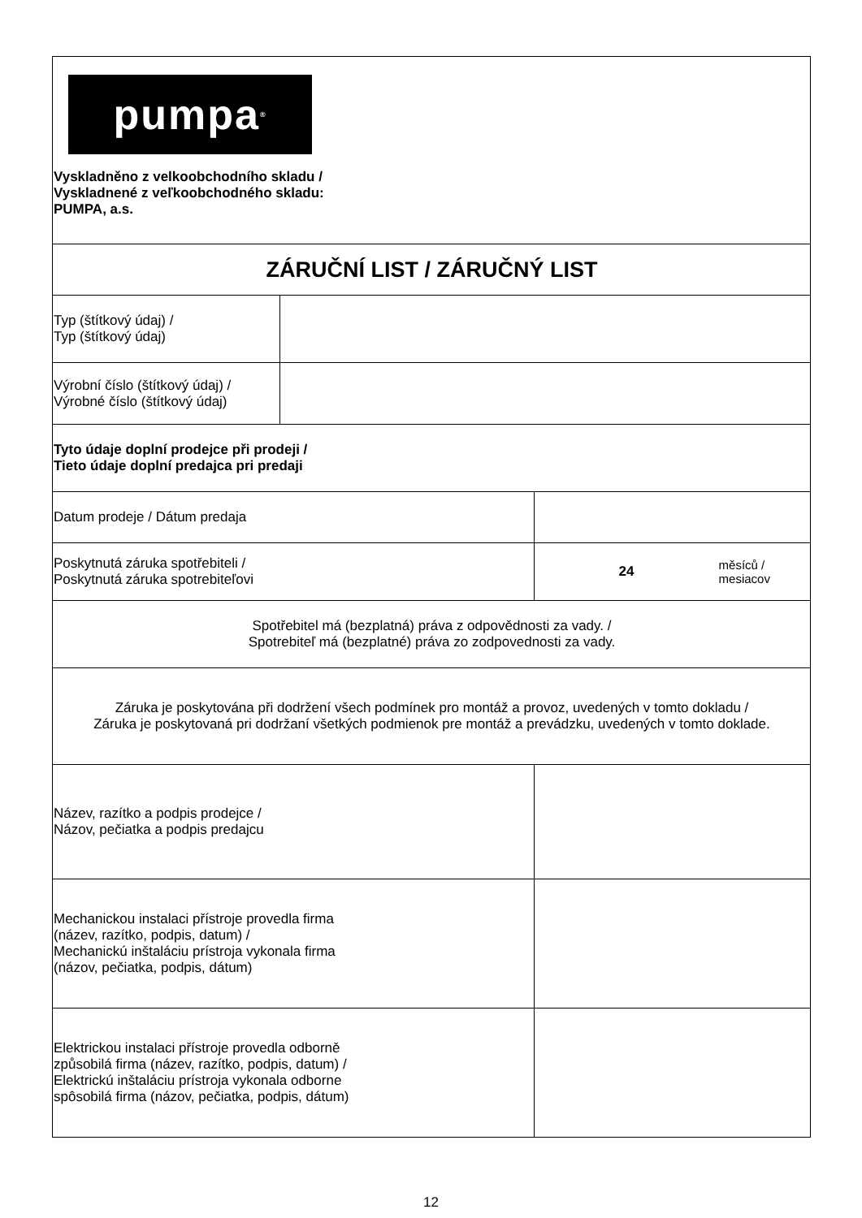| pumpa<sup>®</sup> Vyskladněno z velkoobchodního skladu / Vyskladnené z veľkoobchodného skladu: PUMPA, a.s. | | | |
| ZÁRUČNÍ LIST / ZÁRUČNÝ LIST | | | |
| Typ (štítkový údaj) / Typ (štítkový údaj) | | | |
| Výrobní číslo (štítkový údaj) / Výrobné číslo (štítkový údaj) | | | |
| Tyto údaje doplní prodejce při prodeji / Tieto údaje doplní predajca pri predaji | | | |
| Datum prodeje / Dátum predaja | | | |
| Poskytnutá záruka spotřebiteli / Poskytnutá záruka spotrebiteľovi | | 24 | měsíců / mesiacov |
| Spotřebitel má (bezplatná) práva z odpovědnosti za vady. / Spotrebiteľ má (bezplatné) práva zo zodpovednosti za vady. | | | |
| Záruka je poskytována při dodržení všech podmínek pro montáž a provoz, uvedených v tomto dokladu / Záruka je poskytovaná pri dodržaní všetkých podmienok pre montáž a prevádzku, uvedených v tomto doklade. | | | |
| Název, razítko a podpis prodejce / Názov, pečiatka a podpis predajcu | | | |
| Mechanickou instalaci přístroje provedla firma (název, razítko, podpis, datum) / Mechanickú inštaláciu prístroja vykonala firma (názov, pečiatka, podpis, dátum) | | | |
| Elektrickou instalaci přístroje provedla odborně způsobilá firma (název, razítko, podpis, datum) / Elektrickú inštaláciu prístroja vykonala odborne spôsobilá firma (názov, pečiatka, podpis, dátum) | | | |
12